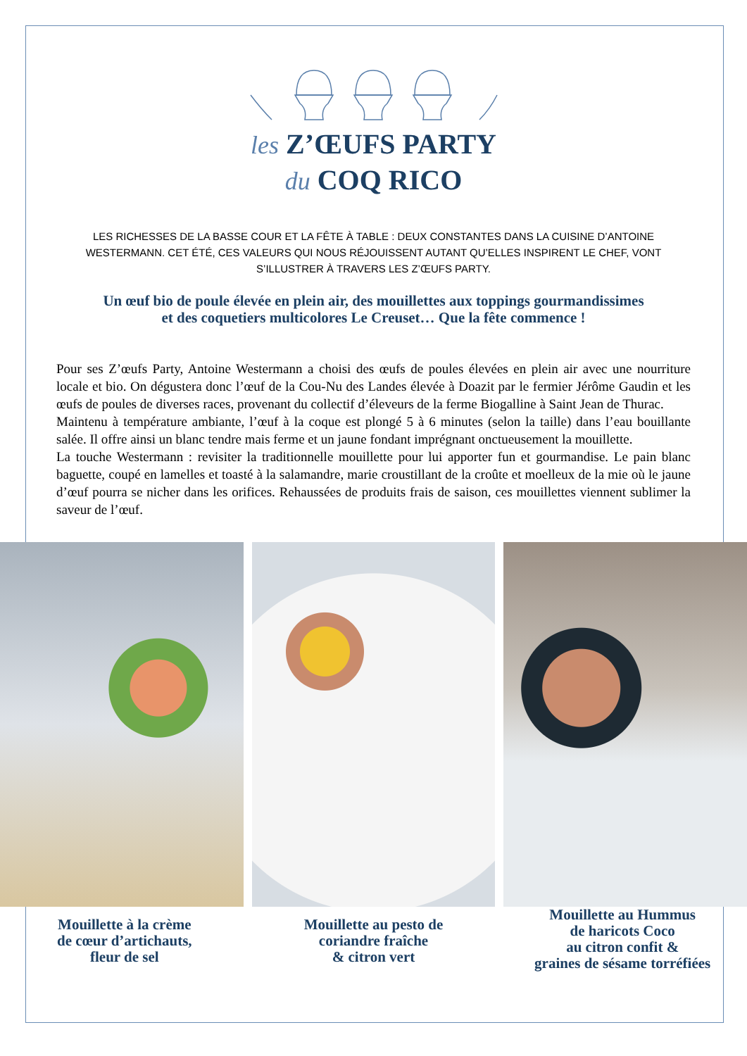les Z’ŒUFS PARTY
du COQ RICO
LES RICHESSES DE LA BASSE COUR ET LA FÊTE À TABLE : DEUX CONSTANTES DANS LA CUISINE D’ANTOINE WESTERMANN. CET ÉTÉ, CES VALEURS QUI NOUS RÉJOUISSENT AUTANT QU’ELLES INSPIRENT LE CHEF, VONT S’ILLUSTRER À TRAVERS LES Z’ŒUFS PARTY.
Un œuf bio de poule élevée en plein air, des mouillettes aux toppings gourmandissimes
et des coquetiers multicolores Le Creuset… Que la fête commence !
Pour ses Z’œufs Party, Antoine Westermann a choisi des œufs de poules élevées en plein air avec une nourriture locale et bio. On dégustera donc l’œuf de la Cou-Nu des Landes élevée à Doazit par le fermier Jérôme Gaudin et les œufs de poules de diverses races, provenant du collectif d’éleveurs de la ferme Biogalline à Saint Jean de Thurac.
Maintenu à température ambiante, l’œuf à la coque est plongé 5 à 6 minutes (selon la taille) dans l’eau bouillante salée. Il offre ainsi un blanc tendre mais ferme et un jaune fondant imprégnant onctueusement la mouillette.
La touche Westermann : revisiter la traditionnelle mouillette pour lui apporter fun et gourmandise. Le pain blanc baguette, coupé en lamelles et toasté à la salamandre, marie croustillant de la croûte et moelleux de la mie où le jaune d’œuf pourra se nicher dans les orifices. Rehaussées de produits frais de saison, ces mouillettes viennent sublimer la saveur de l’œuf.
Mouillette à la crème
de cœur d’artichauts,
fleur de sel
Mouillette au pesto de
coriandre fraîche
& citron vert
Mouillette au Hummus
de haricots Coco
au citron confit &
graines de sésame torréfiées